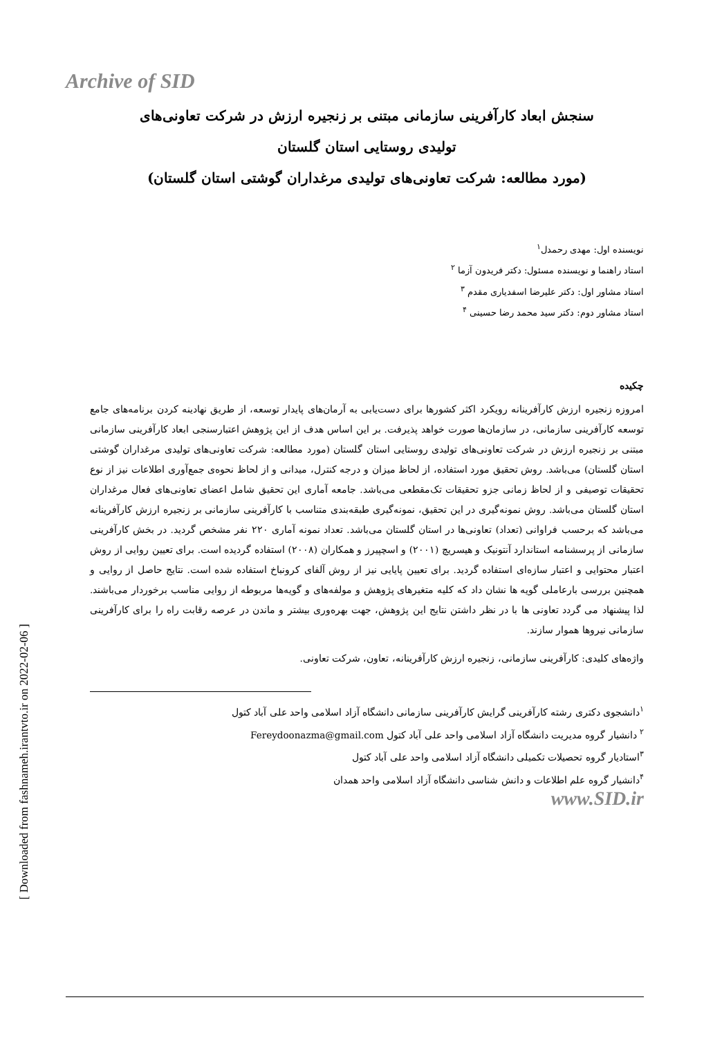Archive of SID
[ Downloaded from fashnameh.irantvto.ir on 2022-02-06 ]
سنجش ابعاد کارآفرینی سازمانی مبتنی بر زنجیره ارزش در شرکت تعاونی‌های
تولیدی روستایی استان گلستان
(مورد مطالعه: شرکت تعاونی‌های تولیدی مرغداران گوشتی استان گلستان)
نویسنده اول: مهدی رحمدل<sup>۱</sup>
استاد راهنما و نویسنده مسئول: دکتر فریدون آزما <sup>۲</sup>
استاد مشاور اول: دکتر علیرضا اسفدیاری مقدم <sup>۳</sup>
استاد مشاور دوم: دکتر سید محمد رضا حسینی <sup>۴</sup>
چکیده
امروزه زنجیره ارزش کارآفرینانه رویکرد اکثر کشورها برای دست‌یابی به آرمان‌های پایدار توسعه، از طریق نهادینه کردن برنامه‌های جامع توسعه کارآفرینی سازمانی، در سازمان‌ها صورت خواهد پذیرفت. بر این اساس هدف از این پژوهش اعتبارسنجی ابعاد کارآفرینی سازمانی مبتنی بر زنجیره ارزش در شرکت تعاونی‌های تولیدی روستایی استان گلستان (مورد مطالعه: شرکت تعاونی‌های تولیدی مرغداران گوشتی استان گلستان) می‌باشد. روش تحقیق مورد استفاده، از لحاظ میزان و درجه کنترل، میدانی و از لحاظ نحوه‌ی جمع‌آوری اطلاعات نیز از نوع تحقیقات توصیفی و از لحاظ زمانی جزو تحقیقات تک‌مقطعی می‌باشد. جامعه آماری این تحقیق شامل اعضای تعاونی‌های فعال مرغداران استان گلستان می‌باشد. روش نمونه‌گیری در این تحقیق، نمونه‌گیری طبقه‌بندی متناسب با کارآفرینی سازمانی بر زنجیره ارزش کارآفرینانه می‌باشد که برحسب فراوانی (تعداد) تعاونی‌ها در استان گلستان می‌باشد. تعداد نمونه آماری ۲۲۰ نفر مشخص گردید. در بخش کارآفرینی سازمانی از پرسشنامه استاندارد آنتونیک و هیسریچ (۲۰۰۱) و اسچپیرز و همکاران (۲۰۰۸) استفاده گردیده است. برای تعیین روایی از روش اعتبار محتوایی و اعتبار سازه‌ای استفاده گردید. برای تعیین پایایی نیز از روش آلفای کرونباخ استفاده شده است. نتایج حاصل از روایی و همچنین بررسی بارعاملی گویه ها نشان داد که کلیه متغیرهای پژوهش و مولفه‌های و گویه‌ها مربوطه از روایی مناسب برخوردار می‌باشند. لذا پیشنهاد می گردد تعاونی ها با در نظر داشتن نتایج این پژوهش، جهت بهره‌وری بیشتر و ماندن در عرصه رقابت راه را برای کارآفرینی سازمانی نیروها هموار سازند.
واژه‌های کلیدی: کارآفرینی سازمانی، زنجیره ارزش کارآفرینانه، تعاون، شرکت تعاونی.
<sup>۱</sup> دانشجوی دکتری رشته کارآفرینی گرایش کارآفرینی سازمانی دانشگاه آزاد اسلامی واحد علی آباد کتول
<sup>۲</sup> دانشیار گروه مدیریت دانشگاه آزاد اسلامی واحد علی آباد کتول Fereydoonazma@gmail.com
<sup>۳</sup> استادیار گروه تحصیلات تکمیلی دانشگاه آزاد اسلامی واحد علی آباد کتول
<sup>۴</sup> دانشیار گروه علم اطلاعات و دانش شناسی دانشگاه آزاد اسلامی واحد همدان
www.SID.ir